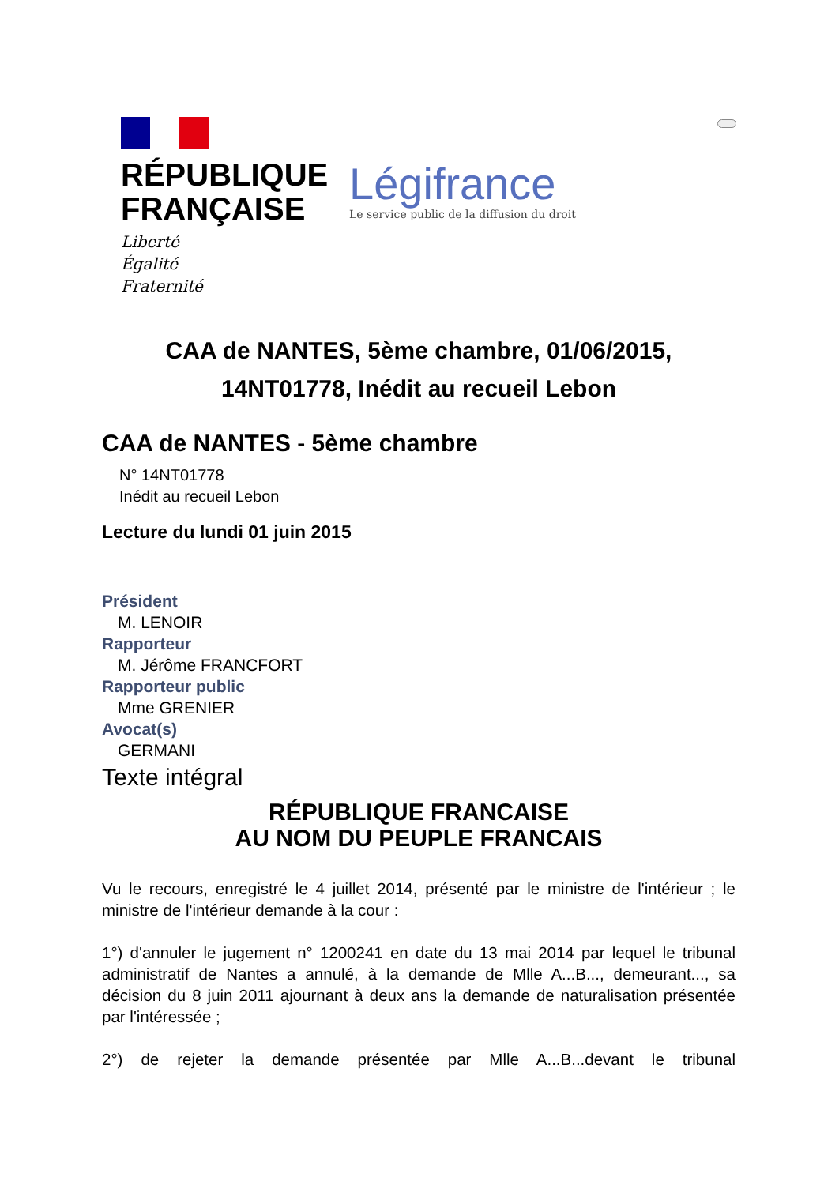RÉPUBLIQUE
FRANÇAISE
Liberté
Égalité
Fraternité
Légifrance
Le service public de la diffusion du droit
CAA de NANTES, 5ème chambre, 01/06/2015, 14NT01778, Inédit au recueil Lebon
CAA de NANTES - 5ème chambre
N° 14NT01778
Inédit au recueil Lebon
Lecture du lundi 01 juin 2015
Président
M. LENOIR
Rapporteur
M. Jérôme FRANCFORT
Rapporteur public
Mme GRENIER
Avocat(s)
GERMANI
Texte intégral
RÉPUBLIQUE FRANCAISE
AU NOM DU PEUPLE FRANCAIS
Vu le recours, enregistré le 4 juillet 2014, présenté par le ministre de l'intérieur ; le ministre de l'intérieur demande à la cour :
1°) d'annuler le jugement n° 1200241 en date du 13 mai 2014 par lequel le tribunal administratif de Nantes a annulé, à la demande de Mlle A...B..., demeurant..., sa décision du 8 juin 2011 ajournant à deux ans la demande de naturalisation présentée par l'intéressée ;
2°) de rejeter la demande présentée par Mlle A...B...devant le tribunal